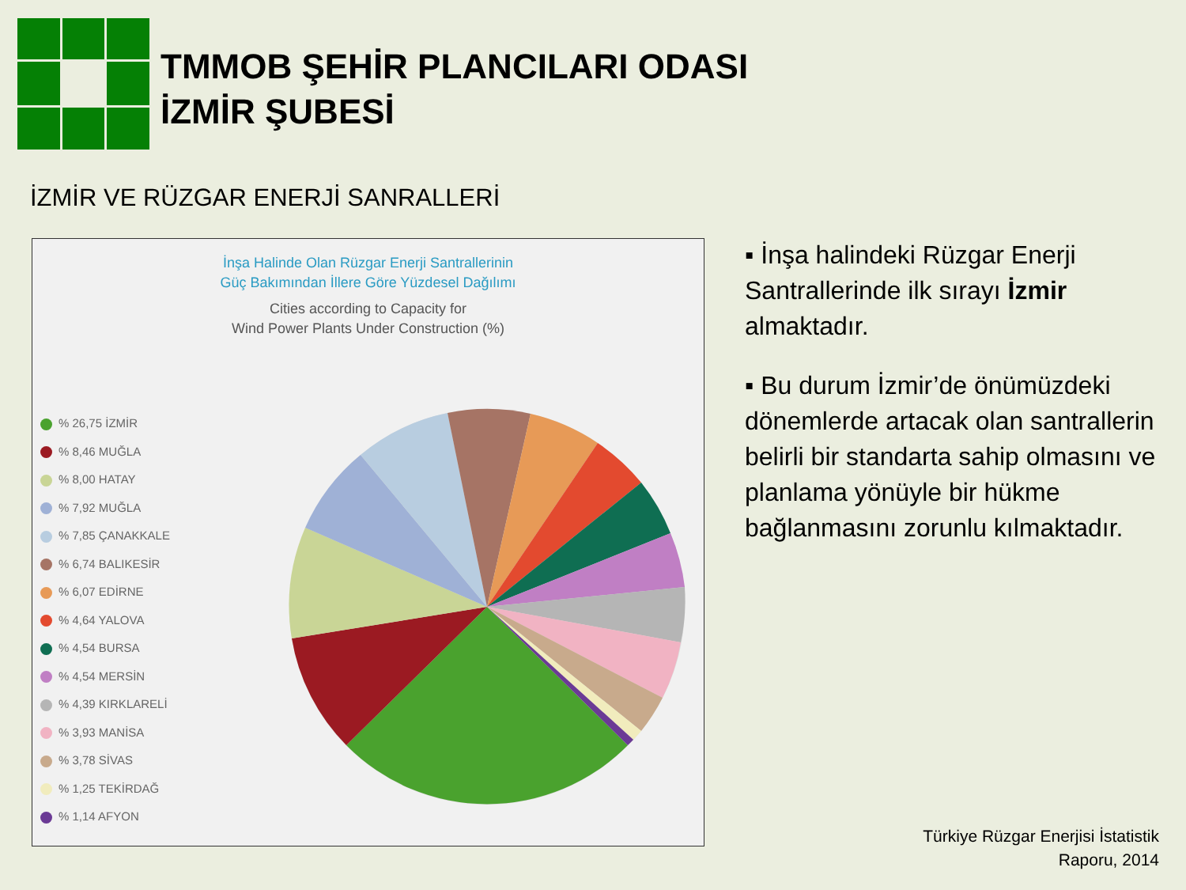TMMOB ŞEHİR PLANCILARI ODASI
İZMİR ŞUBESİ
İZMİR VE RÜZGAR ENERJİ SANRALLERİ
İnşa Halinde Olan Rüzgar Enerji Santrallerinin
Güç Bakımından İllere Göre Yüzdesel Dağılımı
Cities according to Capacity for
Wind Power Plants Under Construction (%)
% 26,75 İZMİR
% 8,46 MUĞLA
% 8,00 HATAY
% 7,92 MUĞLA
% 7,85 ÇANAKKALE
% 6,74 BALIKESİR
% 6,07 EDİRNE
% 4,64 YALOVA
% 4,54 BURSA
% 4,54 MERSİN
% 4,39 KIRKLARELİ
% 3,93 MANİSA
% 3,78 SİVAS
% 1,25 TEKİRDAĞ
% 1,14 AFYON
▪ İnşa halindeki Rüzgar Enerji Santrallerinde ilk sırayı İzmir almaktadır.
▪ Bu durum İzmir’de önümüzdeki dönemlerde artacak olan santrallerin belirli bir standarta sahip olmasını ve planlama yönüyle bir hükme bağlanmasını zorunlu kılmaktadır.
Türkiye Rüzgar Enerjisi İstatistik
Raporu, 2014